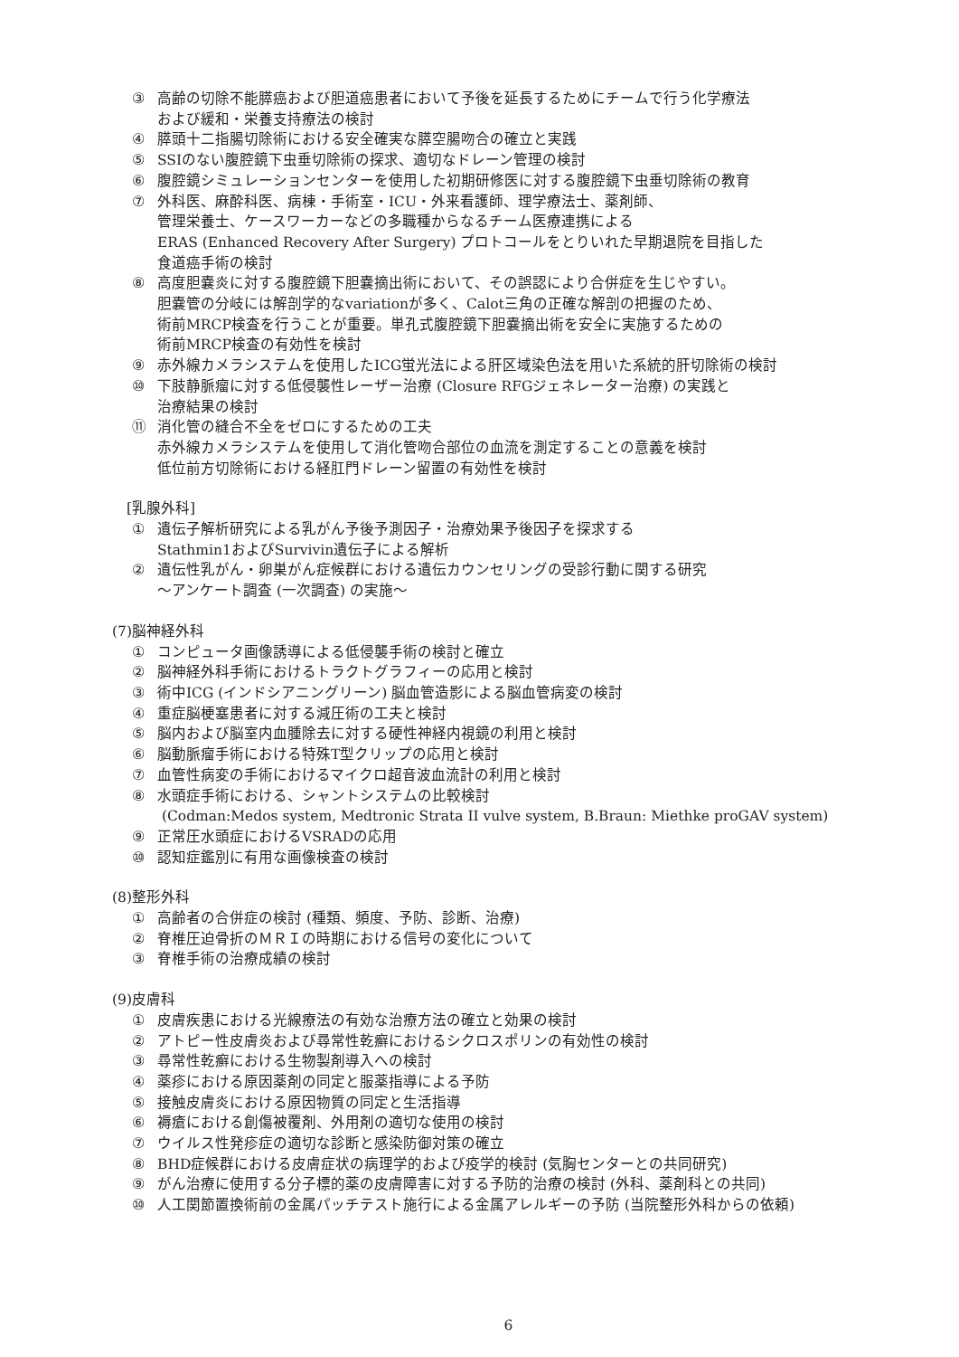③ 高齢の切除不能膵癌および胆道癌患者において予後を延長するためにチームで行う化学療法
および緩和・栄養支持療法の検討
④ 膵頭十二指腸切除術における安全確実な膵空腸吻合の確立と実践
⑤ SSIのない腹腔鏡下虫垂切除術の探求、適切なドレーン管理の検討
⑥ 腹腔鏡シミュレーションセンターを使用した初期研修医に対する腹腔鏡下虫垂切除術の教育
⑦ 外科医、麻酔科医、病棟・手術室・ICU・外来看護師、理学療法士、薬剤師、
管理栄養士、ケースワーカーなどの多職種からなるチーム医療連携による
ERAS (Enhanced Recovery After Surgery) プロトコールをとりいれた早期退院を目指した
食道癌手術の検討
⑧ 高度胆嚢炎に対する腹腔鏡下胆嚢摘出術において、その誤認により合併症を生じやすい。
胆嚢管の分岐には解剖学的なvariationが多く、Calot三角の正確な解剖の把握のため、
術前MRCP検査を行うことが重要。単孔式腹腔鏡下胆嚢摘出術を安全に実施するための
術前MRCP検査の有効性を検討
⑨ 赤外線カメラシステムを使用したICG蛍光法による肝区域染色法を用いた系統的肝切除術の検討
⑩ 下肢静脈瘤に対する低侵襲性レーザー治療 (Closure RFGジェネレーター治療) の実践と
治療結果の検討
⑪ 消化管の縫合不全をゼロにするための工夫
赤外線カメラシステムを使用して消化管吻合部位の血流を測定することの意義を検討
低位前方切除術における経肛門ドレーン留置の有効性を検討
[乳腺外科]
① 遺伝子解析研究による乳がん予後予測因子・治療効果予後因子を探求する
Stathmin1およびSurvivin遺伝子による解析
② 遺伝性乳がん・卵巣がん症候群における遺伝カウンセリングの受診行動に関する研究
～アンケート調査 (一次調査) の実施～
(7)脳神経外科
① コンピュータ画像誘導による低侵襲手術の検討と確立
② 脳神経外科手術におけるトラクトグラフィーの応用と検討
③ 術中ICG (インドシアニングリーン) 脳血管造影による脳血管病変の検討
④ 重症脳梗塞患者に対する減圧術の工夫と検討
⑤ 脳内および脳室内血腫除去に対する硬性神経内視鏡の利用と検討
⑥ 脳動脈瘤手術における特殊T型クリップの応用と検討
⑦ 血管性病変の手術におけるマイクロ超音波血流計の利用と検討
⑧ 水頭症手術における、シャントシステムの比較検討
(Codman:Medos system, Medtronic Strata II vulve system, B.Braun: Miethke proGAV system)
⑨ 正常圧水頭症におけるVSRADの応用
⑩ 認知症鑑別に有用な画像検査の検討
(8)整形外科
① 高齢者の合併症の検討 (種類、頻度、予防、診断、治療)
② 脊椎圧迫骨折のＭＲＩの時期における信号の変化について
③ 脊椎手術の治療成績の検討
(9)皮膚科
① 皮膚疾患における光線療法の有効な治療方法の確立と効果の検討
② アトピー性皮膚炎および尋常性乾癬におけるシクロスポリンの有効性の検討
③ 尋常性乾癬における生物製剤導入への検討
④ 薬疹における原因薬剤の同定と服薬指導による予防
⑤ 接触皮膚炎における原因物質の同定と生活指導
⑥ 褥瘡における創傷被覆剤、外用剤の適切な使用の検討
⑦ ウイルス性発疹症の適切な診断と感染防御対策の確立
⑧ BHD症候群における皮膚症状の病理学的および疫学的検討 (気胸センターとの共同研究)
⑨ がん治療に使用する分子標的薬の皮膚障害に対する予防的治療の検討 (外科、薬剤科との共同)
⑩ 人工関節置換術前の金属パッチテスト施行による金属アレルギーの予防 (当院整形外科からの依頼)
6